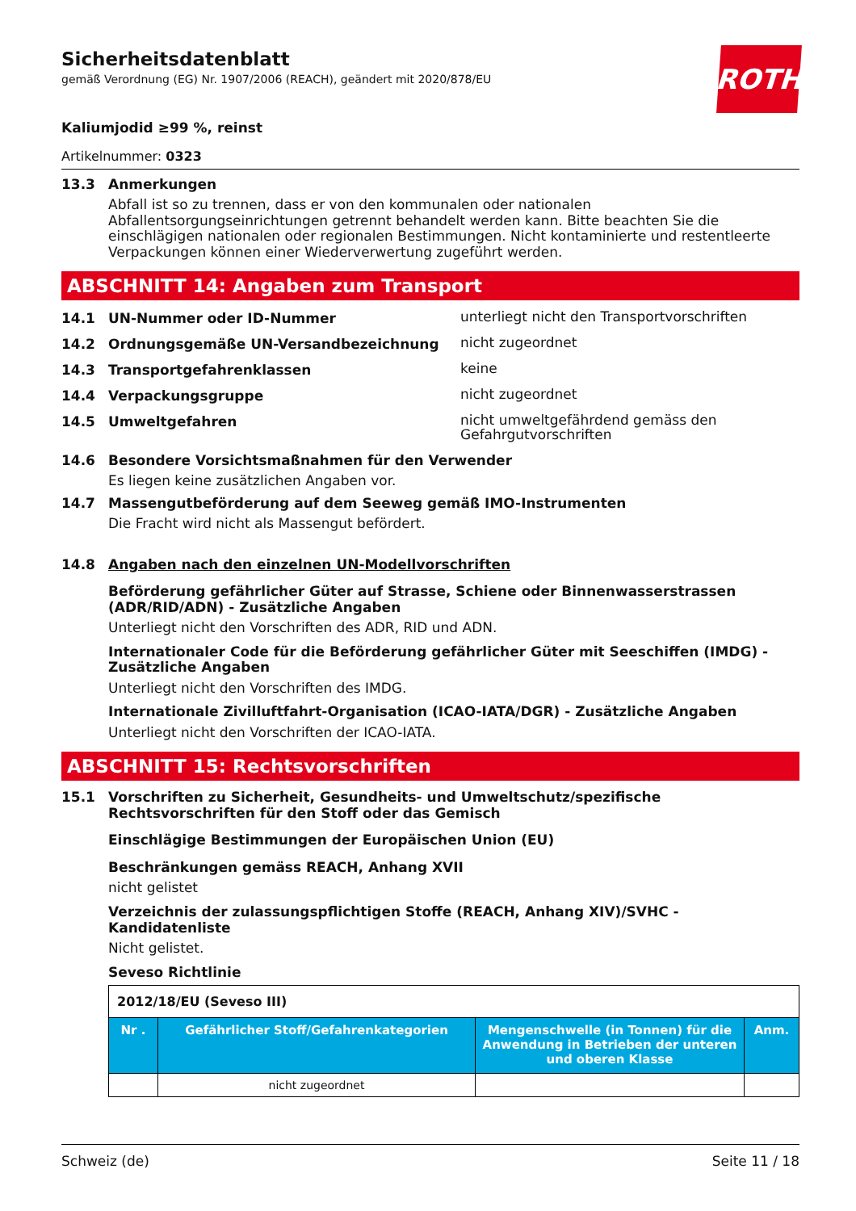Sicherheitsdatenblatt
gemäß Verordnung (EG) Nr. 1907/2006 (REACH), geändert mit 2020/878/EU
ROTH
Kaliumjodid ≥99 %, reinst
Artikelnummer: 0323
13.3 Anmerkungen
Abfall ist so zu trennen, dass er von den kommunalen oder nationalen Abfallentsorgungseinrichtungen getrennt behandelt werden kann. Bitte beachten Sie die einschlägigen nationalen oder regionalen Bestimmungen. Nicht kontaminierte und restentleerte Verpackungen können einer Wiederverwertung zugeführt werden.
ABSCHNITT 14: Angaben zum Transport
14.1 UN-Nummer oder ID-Nummer unterliegt nicht den Transportvorschriften
14.2 Ordnungsgemäße UN-Versandbezeichnung nicht zugeordnet
14.3 Transportgefahrenklassen keine
14.4 Verpackungsgruppe nicht zugeordnet
14.5 Umweltgefahren nicht umweltgefährdend gemäss den Gefahrgutvorschriften
14.6 Besondere Vorsichtsmaßnahmen für den Verwender
Es liegen keine zusätzlichen Angaben vor.
14.7 Massengutbeförderung auf dem Seeweg gemäß IMO-Instrumenten
Die Fracht wird nicht als Massengut befördert.
14.8 Angaben nach den einzelnen UN-Modellvorschriften
Beförderung gefährlicher Güter auf Strasse, Schiene oder Binnenwasserstrassen (ADR/RID/ADN) - Zusätzliche Angaben
Unterliegt nicht den Vorschriften des ADR, RID und ADN.
Internationaler Code für die Beförderung gefährlicher Güter mit Seeschiffen (IMDG) - Zusätzliche Angaben
Unterliegt nicht den Vorschriften des IMDG.
Internationale Zivilluftfahrt-Organisation (ICAO-IATA/DGR) - Zusätzliche Angaben
Unterliegt nicht den Vorschriften der ICAO-IATA.
ABSCHNITT 15: Rechtsvorschriften
15.1 Vorschriften zu Sicherheit, Gesundheits- und Umweltschutz/spezifische Rechtsvorschriften für den Stoff oder das Gemisch
Einschlägige Bestimmungen der Europäischen Union (EU)
Beschränkungen gemäss REACH, Anhang XVII
nicht gelistet
Verzeichnis der zulassungspflichtigen Stoffe (REACH, Anhang XIV)/SVHC - Kandidatenliste
Nicht gelistet.
Seveso Richtlinie
| 2012/18/EU (Seveso III) | | | |
| Nr . | Gefährlicher Stoff/Gefahrenkategorien | Mengenschwelle (in Tonnen) für die Anwendung in Betrieben der unteren und oberen Klasse | Anm. |
| | nicht zugeordnet | | |
Schweiz (de) Seite 11 / 18